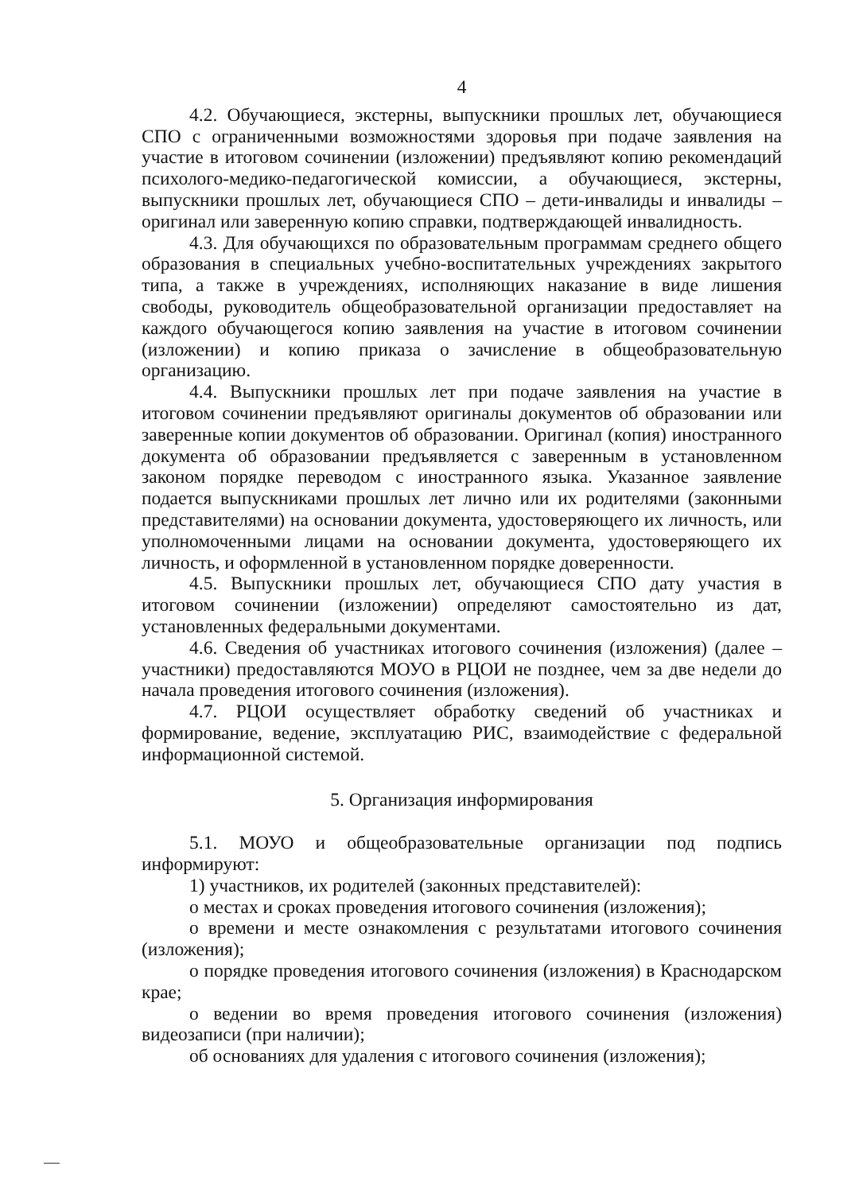4
4.2. Обучающиеся, экстерны, выпускники прошлых лет, обучающиеся СПО с ограниченными возможностями здоровья при подаче заявления на участие в итоговом сочинении (изложении) предъявляют копию рекомендаций психолого-медико-педагогической комиссии, а обучающиеся, экстерны, выпускники прошлых лет, обучающиеся СПО – дети-инвалиды и инвалиды – оригинал или заверенную копию справки, подтверждающей инвалидность.
4.3. Для обучающихся по образовательным программам среднего общего образования в специальных учебно-воспитательных учреждениях закрытого типа, а также в учреждениях, исполняющих наказание в виде лишения свободы, руководитель общеобразовательной организации предоставляет на каждого обучающегося копию заявления на участие в итоговом сочинении (изложении) и копию приказа о зачисление в общеобразовательную организацию.
4.4. Выпускники прошлых лет при подаче заявления на участие в итоговом сочинении предъявляют оригиналы документов об образовании или заверенные копии документов об образовании. Оригинал (копия) иностранного документа об образовании предъявляется с заверенным в установленном законом порядке переводом с иностранного языка. Указанное заявление подается выпускниками прошлых лет лично или их родителями (законными представителями) на основании документа, удостоверяющего их личность, или уполномоченными лицами на основании документа, удостоверяющего их личность, и оформленной в установленном порядке доверенности.
4.5. Выпускники прошлых лет, обучающиеся СПО дату участия в итоговом сочинении (изложении) определяют самостоятельно из дат, установленных федеральными документами.
4.6. Сведения об участниках итогового сочинения (изложения) (далее – участники) предоставляются МОУО в РЦОИ не позднее, чем за две недели до начала проведения итогового сочинения (изложения).
4.7. РЦОИ осуществляет обработку сведений об участниках и формирование, ведение, эксплуатацию РИС, взаимодействие с федеральной информационной системой.
5. Организация информирования
5.1. МОУО и общеобразовательные организации под подпись информируют:
1) участников, их родителей (законных представителей):
о местах и сроках проведения итогового сочинения (изложения);
о времени и месте ознакомления с результатами итогового сочинения (изложения);
о порядке проведения итогового сочинения (изложения) в Краснодарском крае;
о ведении во время проведения итогового сочинения (изложения) видеозаписи (при наличии);
об основаниях для удаления с итогового сочинения (изложения);